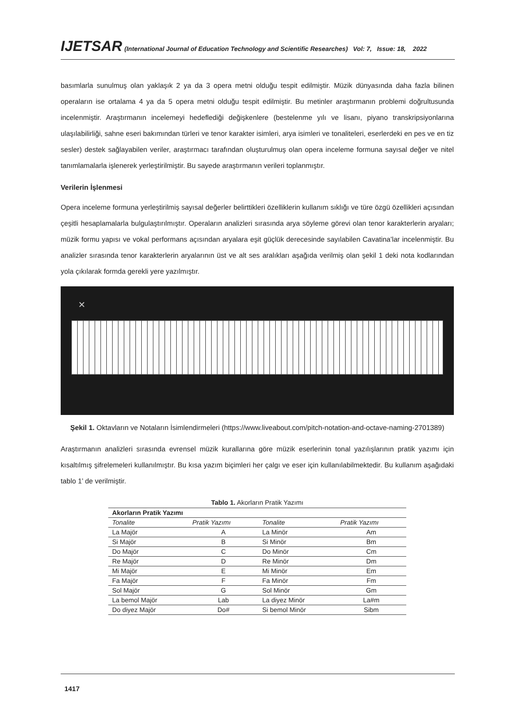IJETSAR (International Journal of Education Technology and Scientific Researches) Vol: 7, Issue: 18, 2022
basımlarla sunulmuş olan yaklaşık 2 ya da 3 opera metni olduğu tespit edilmiştir. Müzik dünyasında daha fazla bilinen operaların ise ortalama 4 ya da 5 opera metni olduğu tespit edilmiştir. Bu metinler araştırmanın problemi doğrultusunda incelenmiştir. Araştırmanın incelemeyi hedeflediği değişkenlere (bestelenme yılı ve lisanı, piyano transkripsiyonlarına ulaşılabilirliği, sahne eseri bakımından türleri ve tenor karakter isimleri, arya isimleri ve tonaliteleri, eserlerdeki en pes ve en tiz sesler) destek sağlayabilen veriler, araştırmacı tarafından oluşturulmuş olan opera inceleme formuna sayısal değer ve nitel tanımlamalarla işlenerek yerleştirilmiştir. Bu sayede araştırmanın verileri toplanmıştır.
Verilerin İşlenmesi
Opera inceleme formuna yerleştirilmiş sayısal değerler belirttikleri özelliklerin kullanım sıklığı ve türe özgü özellikleri açısından çeşitli hesaplamalarla bulgulaştırılmıştır. Operaların analizleri sırasında arya söyleme görevi olan tenor karakterlerin aryaları; müzik formu yapısı ve vokal performans açısından aryalara eşit güçlük derecesinde sayılabilen Cavatina’lar incelenmiştir. Bu analizler sırasında tenor karakterlerin aryalarının üst ve alt ses aralıkları aşağıda verilmiş olan şekil 1 deki nota kodlarından yola çıkılarak formda gerekli yere yazılmıştır.
✕
Şekil 1. Oktavların ve Notaların İsimlendirmeleri (https://www.liveabout.com/pitch-notation-and-octave-naming-2701389)
Araştırmanın analizleri sırasında evrensel müzik kurallarına göre müzik eserlerinin tonal yazılışlarının pratik yazımı için kısaltılmış şifrelemeleri kullanılmıştır. Bu kısa yazım biçimleri her çalgı ve eser için kullanılabilmektedir. Bu kullanım aşağıdaki tablo 1’ de verilmiştir.
Tablo 1. Akorların Pratik Yazımı
| Akorların Pratik Yazımı | | | |
| --- | --- | --- | --- |
| Tonalite | Pratik Yazımı | Tonalite | Pratik Yazımı |
| La Majör | A | La Minör | Am |
| Si Majör | B | Si Minör | Bm |
| Do Majör | C | Do Minör | Cm |
| Re Majör | D | Re Minör | Dm |
| Mi Majör | E | Mi Minör | Em |
| Fa Majör | F | Fa Minör | Fm |
| Sol Majör | G | Sol Minör | Gm |
| La bemol Majör | Lab | La diyez Minör | La#m |
| Do diyez Majör | Do# | Si bemol Minör | Sibm |
1417